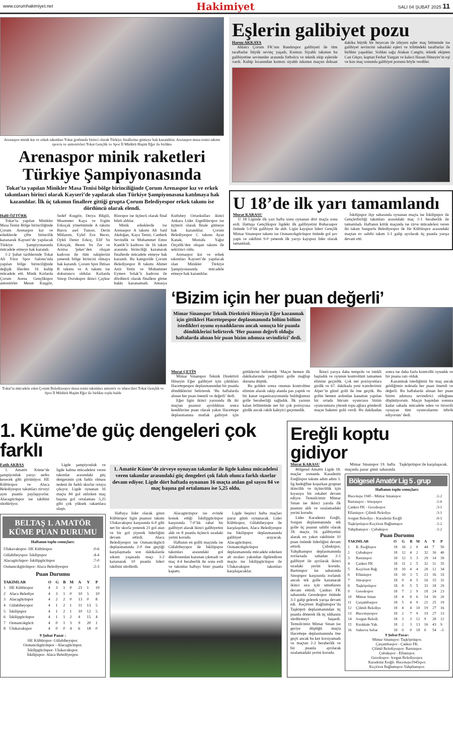www.corumhakimiyet.net Hakimiyet SALI 04 ŞUBAT 2025 11
Arenaspor minik kız ve erkek takımları Tokat grubunda birinci olarak Türkiye finallerine gitmeye hak kazandılar. Arenaspor masa tenisi takımı sporcu ve antrenörleri Tokat Gençlik ve Spor İl Müdürü Haşim Eğer ile birlikte
Arenaspor minik raketleri Türkiye Şampiyonasında
Tokat’ta yapılan Minikler Masa Tenisi bölge birinciliğinde Çorum Arenaspor kız ve erkek takımlaarı birinci olarak Kayseri’de yapılacak olan Türkiye Şampiyonasına katılmaya hak kazandılar. İlk üç takımın finallere gittiği grupta Çorum Belediyespor erkek takımı ise dördüncü olarak elendi.
Halil ÖZTÜRK
Tokat’ta yapılan Minikler Masa Tenisi Bölge birinciliğinde Çorum Arenaspor kız ve erkeklerde çifte birincilik kazanarak Kayseri’de yapılacak Türkiye Şampiyonasında mücadele etmeye hak kazandı.
1-2 Şubat tarihlerinde Tokat Ali Yüce Spor Salonu’nda yapılan bölge birinciliğinde değişik illerden 16 kulüp mücadele etti. Minik Kızlarda Çorum Arena Gençlikspor antrenörler Mesut Kuşgöz, Sedef Kuşgöz, Derya Bilgili, Muammer Kaya ve Ergün Erkoçak yönetiminde A takımı Burcu asel Tuncer, Derin Mülazım, Eylel Ece Becer, Öykü Deniz Erkoç, Elif Su Erkoçak, Beren Su Zer ve Arnisa Şeker’den oluşan kadrosu ile tüm rakiplerini yenerek bölge birincisi olmaya hak kazandı. Çorum Spor İhtisas B takımı ve A takımı ise dokuzuncu oldular. Kızlarda Sinop Dorukspor ikinci Çaykur Rizespor ise üçüncü olarak final bileti aldılar.
Minik erkeklerde ise Arenaspor A takımı Ali Said Akdoğan, Kaya Temir, Canberk Sevindik ve Muhammet Emre Kantik’li kadrosu ile 16 takım arasında birinciliği kazanarak finallerde mücadele etmeye hak kazandı. Bu kategoride Çorum Belediyespor B takımı Ahmet Aziz Yetin ve Muhammet Eymen Solak’lı kadrosu ile dördüncü olarak finallere gitme hakkı kazanamadı. Amasya Kutlubey Ortaokulları ikinci Ankara Lider Ergellilerspor ise üçüncü olarak finale gitmeye hak kazandılar. Çorum Belediyespor C takımı Ayaz Kanak, Mustafa Yağız Özçelik’den oluşan takımı ile sekizinci oldu.
Arenaspor kız ve erkek takımları Kayseri’de yapılacak olan Minikler Türkiye Şampiyonasında mücadele etmeye hak kazandılar.
Eşlerin galibiyet pozu
Harun AKKAYA
Ahlatcı Çorum FK’nın Bandırspor galibiyeti ile tüm taraftarlar büyük sevinç yaşadı, Kırmızı Siyahlı takımın bu galibiyetine sevinenler arasında futbolcu ve teknik ekip eşleride vardı. Kulüp locasından kırmızı siyahlı takımın maçını doksan dakika büyük bir heyecan ile izleyen eşler maç bitiminde ise galibiyet sevincini sahadaki eşleri ve tribündeki taraftarlar ile birlikte yaşadılar. Soldan sağa Atakan Cangöz, teknik ekipten Can Güçer, kaptan Ferhat Yazgan ve kaleci Hasan Hüseyin’in eşi ve kızı maç sonunda galibiyet pozunu böyle verdiler.
U 18’de ilk yarı tamamlandı
Murat KARASU
U 18 Liginde ilk yarı hafta sonu oynanan dört maçla sona erdi. Hattuşa Gençlikspor ligdeki ilk galibiyetini Buharaspor önünde 5-0’lık galibiyet ile aldı. Ligin kayıpsız lideri Gençlik Mimar Sinanspor takımı ise Osmancıkgücüspor önünde gol şov yaptı ve rakibini 9-0 yenerek ilk yarıyı kayıpsız lider olarak tamamladı.
İskilipspor ilçe sahasında oynanan maçta ise İskilipspor ile Gençlerbirliği takımları arasındaki maç 1-1 beraberlik ile tamamladı. Haftanın kritik maçında ise zirve mücadelesi veren iki takım Sungurlu Belediyespor ile He Kültürspor arasındaki maçtan ev sahibi takım 3-1 galip ayrılarak üç puanla yarışa devam etti.
Tokat’ta mücadele eden Çorum Belediyespor masa tenisi takımları antrenör ve idarecileri Tokat Gençlik ve Spor İl Müdürü Haşim Eğer ile birlikte toplu halde
‘Bizim için her puan değerli’
Mimar Sinanspor Teknik Direktörü Hüseyin Eğer kazanmak için gittikleri Hacettepespor deplasmanında bölüm bölüm istedikleri oyunu oynadıklarını ancak sonuçta bir puanla döndüklerini belirterek ‘Her puanın değerli olduğu haftalarda alınan bir puan bizim adımıza sevindirici’ dedi.
Murat ÇETİN
Mimar Sinanspor Teknik Direktörü Hüseyin Eğer galibiyet için çıktıkları Hacettepespor deplasmanından bir puanla döndüklerini belirterek ‘Bu haftalarda alınan her puan önemli ve değerli’ dedi.
Eğer ligin ikinci yarısında ilk iki maçtan puansız ayrıldıktan sonra kendilerine puan olarak yakın Hacettepe deplasmanına mutlak gaibiyet için gittiklerini belirterek ‘Maçın hemen ilk dakikalarında yediğimiz golle mağlup duruma düştük.
Bu golden sonra onunun kontrolüne elimize alarak rakip alanda pas yaptık ve bir kanat organizasyonunda bulduğumuz golle beraberliği sağladık. İlk yarının kalan bölümünde net bir çok pozisyona girdik ancak rakih kaleyici geçemedik.
İkinci yarıya daha tempolu ve istekli başladık ve oyunun kontrolünü tamamen elimize geçirdik. Çok net pozisyonlara girdik ve 67. dakikada yeni transferimiz Alper’in güzel golü ile öne geçtik. Bu golün hemen ardından kanattan yapılan bir ortada hücum oyuncusu bizim oyuncumuzu yiterek topu ağlara gönderdi maçın hakemi golü verdi. Bu dakikadan sonra ise daha fazla kontrollü oynadık ve bir puana razı olduk.
Kazanmak istediğimiz bir maç ancak geldiğimiz noktada her puan önemli ve değerli. Bu haftalarda alınan her puan bizim adımıza sevindirici olduğunu düşünüyorum. Maçın başından sonuna kadar sahada mücadele eden ve özverili oynayan tüm oyuncularımı tebrik ediyorum’ dedi.
1. Küme’de güç dengeleri çok farklı
Fatih AKBAŞ
1. Amatör Küme’de şampiyonluk yarıyı nefes kesecek gibi görünüyor. HE Kültürspor ve Alaca Belediyespor takımları zirveyi aynı puanla paylaşıyorlar. Alacagücüspor ise takibini sürdürüyor.
Ligde şampiyonluk ve ligde kalma mücadelesi veren takımlar arasındaki güç dengesinin çok farklı olması nedeni ile farklı skorlar ortaya çıkıyor. Ligde oynanan 16 maçta 84 gol atılırken maç başına gol ortalaması 5,25 gibi çok yüksek rakamlara ulaştı.
1. Amatör Küme’de zirveye oynayan takımlar ile ligde kalma mücadelesi veren takımlar arasındaki güç dengeleri çok fakılı olunca farklı skorlar devam ediyor. Ligde dört haftada oynanan 16 maçta atılan gol sayısı 84 ve maç başına gol ortalaması ise 5,25 oldu.
BELTAŞ 1. AMATÖR KÜME PUAN DURUMU
Haftanın toplu sonuçları:
| Ulukavakspor- HE Kültürspor | :0-6 |
| Gülabibeyspor- İskilipspor | :4-4 |
| Alacagücüspor- İskilipgücüspor | :7-0 |
| Osmancıkgücüspor- Alaca Belediyespor | :2-3 |
Puan Durumu
| TAKIMLAR | | O | G | B | M | A | Y | P |
| --- | --- | --- | --- | --- | --- | --- | --- | --- |
| 1 | HE Kültürspor | 4 | 3 | 1 | 0 | 21 | 1 | 10 |
| 2 | Alaca Belediye | 4 | 3 | 1 | 0 | 10 | 5 | 10 |
| 3 | Alacagücüspor | 4 | 2 | 2 | 0 | 13 | 0 | 8 |
| 4 | Gülabibeyspor | 4 | 1 | 2 | 1 | 11 | 13 | 5 |
| 5 | İskilipspor | 4 | 1 | 2 | 1 | 10 | 12 | 5 |
| 6 | İskilipgücüspor | 4 | 1 | 1 | 2 | 4 | 15 | 4 |
| 7 | Osmancıkgücü | 4 | 0 | 1 | 3 | 9 | 20 | 1 |
| 8 | Ulukavakspor | 4 | 0 | 0 | 4 | 6 | 18 | 0 |
9 Şubat Pazar :
HE Kültürspor- Gülabibeyspor.
Osmancıkgücüspor - Alacagücüspor.
İskilipgücüspor- Ulukavakspor.
İskilipspor- Alaca Belediyespor.
Haftaya lider olarak giren Kültürspor ligin puansız takımı Ulukavakspor karşısında 6-0 gibi net bir skorla yenerek 21 gol atan ve bir gol yiyerek liderliğini devam ettirdi. Alaca Belediyespor ise Osmancıkgücü deplasmanında 2-0 öne geçtiği karşılaşmada son dakikalarda sıkıntı yaşasada maçı 3-2 kazanarak 10 puanla lideri takibini sürdürdü.
Alacagücüspor ise evinde konuk ettiği İskilipgücüspor karşısında 7-0’lık rahat bir galibiyet alarak ikinci galibiyetini aldı ve 8 puanla üçüncü sıradaki yerini korudu.
Haftanın en gollü maçında ise Gülabibeyspor ile İskilipspor takımları arasındaki gol düellosundan kazanan çıkmadı ve maç 4-4 beraberlik ile sona erdi ve takımlar haftayı birer puanla kapattı.
Ligde beşinci hafta maçları pazar günü oynanacak. Lider Kültürspor, Gülabibeyspor ile karşılaşırken, Alaca Belediyespor ise İskilipspor deplasmanında galibiyet arayacak. Alacagücüspor, Osmancıkgücüspor deplasmanında mücadele ederken alt sıraları yakından ilgilendiren maçta ise İskilipgücüspor ile Ulukavakspor takımları karşılaşacaklar.
Ereğli koptu gidiyor
Murat KARASU
Bölgesel Amatör Ligde 18. maçlar sonunda Karadeniz Ereğlispor takımı adım adım 3. lig hedeğfine koşurkan gruptan ikincilik ve üçüncülük için kıyasıya bir rekabet devam ediyor. Temsilcimiz Mimar Sinan ise ikinci yarıda ilk puanını aldı ve sıralamadaki yerini korudu.
Lider Karadeniz Ereğli, Sorgun deplasmanında tek golle üç puanın sahibi olarak 18. maçta 16. galibiyetini alarak en yakın rakibinin 10 puan önünde liderliğini devam ettirdi. Çubukspor, Yahşihanspor deplasmanında zorlarsada sahadan 2-1 galibiyet ile ayrılarak ikinci sıradaki yerini korudu. Bartınspor ise sahasında Sinopspor karşısında zorlandı ancak tek golle kazanarak ikinci sıra için umutlarını devam ettirdi. Çankırı FK sahasında Geredespor önünde 3-1 galip gelerek yarışa devam edi. Keçiören Bağlumspor’da Taşköprü deplasmanından üç puanla dönerek ilk üç iddiasını sürdürmeyi başardı. Temsilcimiz Mimar Sinan ise geriye düştüğü maçta Hacettepe deplasmanında öne geçti ancak bu kez koruyamadı ve maçtan 2-2 beraberlik ve bir puanla ayrılarak sıralamadaki yerini korudu.
Mimar Sinanspor 19. hafta maçında pazar günü sahasında Taşköprüspor ile karşılaşacak.
Bölgesel Amatör Lig 5 . grup
Haftanın toplu sonuçları:
| Hacettepe 1945 - Mimar Sinanspor | :2-2 |
| Bartınspor - Sinopspor | :1-0 |
| Çankırı FK - Geredespor | :3-1 |
| Eflanispor- Çilimli Belediye | :3-1 |
| Sorgun Belediye - Karadeniz Ereğli | :0-1 |
| Taşköprüspor-Keçiören Bağlumspor | :1-2 |
| Yahşihanspor - Çubukspor | :1-2 |
Puan Durumu
| TAKIMLAR | | O | G | B | M | A | Y | P |
| --- | --- | --- | --- | --- | --- | --- | --- | --- |
| 1 | K. Ereğlispor | 18 | 16 | 2 | 0 | 44 | 7 | 50 |
| 2 | Çubukspor | 18 | 12 | 4 | 2 | 32 | 16 | 40 |
| 3 | Bartınspor | 18 | 12 | 3 | 3 | 29 | 14 | 39 |
| 4 | Çankırı FK | 18 | 11 | 2 | 5 | 32 | 11 | 35 |
| 5 | Keçiören Bağ. | 18 | 10 | 4 | 4 | 28 | 12 | 34 |
| 6 | Eflanispor | 18 | 10 | 3 | 5 | 23 | 16 | 33 |
| 7 | Sinopspor | 18 | 9 | 4 | 5 | 16 | 15 | 31 |
| 8 | Taşköprüspor | 18 | 8 | 5 | 5 | 33 | 18 | 29 |
| 9 | Geredespor | 18 | 7 | 2 | 9 | 18 | 24 | 23 |
| 10 | Mimar Sinan | 18 | 4 | 8 | 6 | 14 | 16 | 20 |
| 11 | Çarşambaspor | 18 | 5 | 4 | 9 | 21 | 25 | 19 |
| 12 | Çilimli Belediye | 18 | 4 | 4 | 10 | 19 | 27 | 16 |
| 13 | Hacettepespor | 18 | 2 | 7 | 9 | 19 | 27 | 13 |
| 14 | Sorgun Beledi. | 18 | 3 | 3 | 12 | 9 | 28 | 12 |
| 15 | Kırıkkale Yah. | 18 | 2 | 3 | 13 | 16 | 43 | 9 |
| 16 | Suluova Sebat | 18 | 0 | 0 | 18 | 0 | 54 | -3 |
9 Şubat Pazar:
Mimar Sinanspor- Taşköprüspor.
Çarşambaspor - Çankırı FK.
Çilimli Belediyespor- Bartınspor.
Çubukspor - Eflanispor.
Geredespor- Sorgun Belediyespor.
Karadeniz Ereğli- Hacettepe1945spor.
Keçiören Bağlumspor-Yahşihanspor.